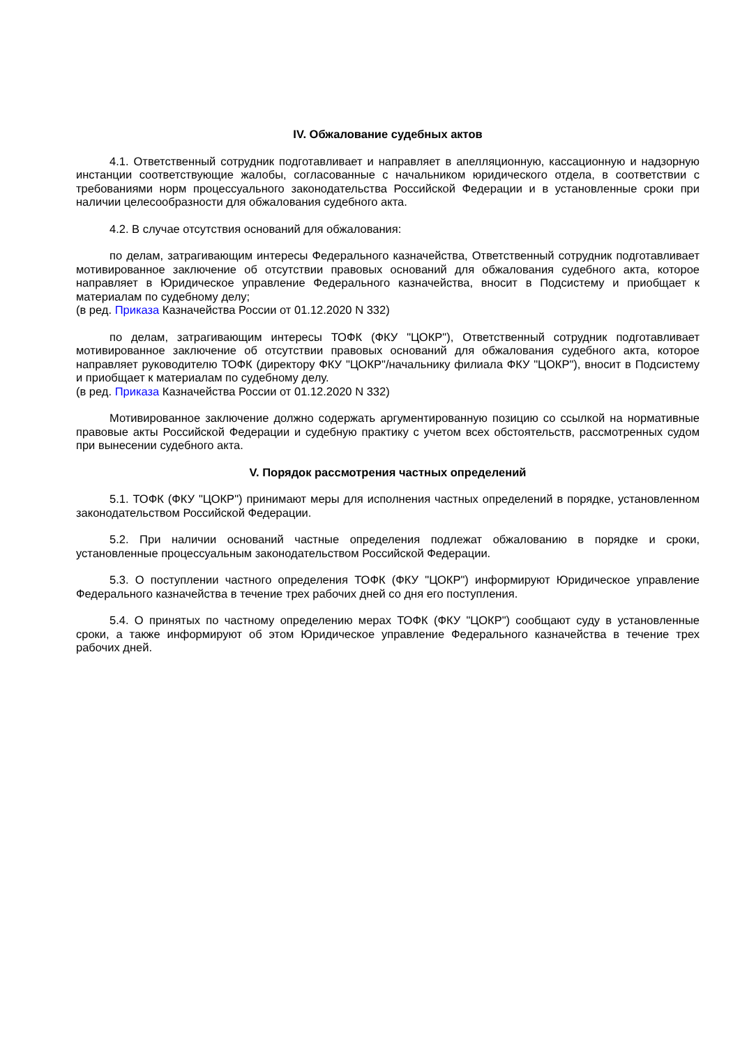IV. Обжалование судебных актов
4.1. Ответственный сотрудник подготавливает и направляет в апелляционную, кассационную и надзорную инстанции соответствующие жалобы, согласованные с начальником юридического отдела, в соответствии с требованиями норм процессуального законодательства Российской Федерации и в установленные сроки при наличии целесообразности для обжалования судебного акта.
4.2. В случае отсутствия оснований для обжалования:
по делам, затрагивающим интересы Федерального казначейства, Ответственный сотрудник подготавливает мотивированное заключение об отсутствии правовых оснований для обжалования судебного акта, которое направляет в Юридическое управление Федерального казначейства, вносит в Подсистему и приобщает к материалам по судебному делу;
(в ред. Приказа Казначейства России от 01.12.2020 N 332)
по делам, затрагивающим интересы ТОФК (ФКУ "ЦОКР"), Ответственный сотрудник подготавливает мотивированное заключение об отсутствии правовых оснований для обжалования судебного акта, которое направляет руководителю ТОФК (директору ФКУ "ЦОКР"/начальнику филиала ФКУ "ЦОКР"), вносит в Подсистему и приобщает к материалам по судебному делу.
(в ред. Приказа Казначейства России от 01.12.2020 N 332)
Мотивированное заключение должно содержать аргументированную позицию со ссылкой на нормативные правовые акты Российской Федерации и судебную практику с учетом всех обстоятельств, рассмотренных судом при вынесении судебного акта.
V. Порядок рассмотрения частных определений
5.1. ТОФК (ФКУ "ЦОКР") принимают меры для исполнения частных определений в порядке, установленном законодательством Российской Федерации.
5.2. При наличии оснований частные определения подлежат обжалованию в порядке и сроки, установленные процессуальным законодательством Российской Федерации.
5.3. О поступлении частного определения ТОФК (ФКУ "ЦОКР") информируют Юридическое управление Федерального казначейства в течение трех рабочих дней со дня его поступления.
5.4. О принятых по частному определению мерах ТОФК (ФКУ "ЦОКР") сообщают суду в установленные сроки, а также информируют об этом Юридическое управление Федерального казначейства в течение трех рабочих дней.